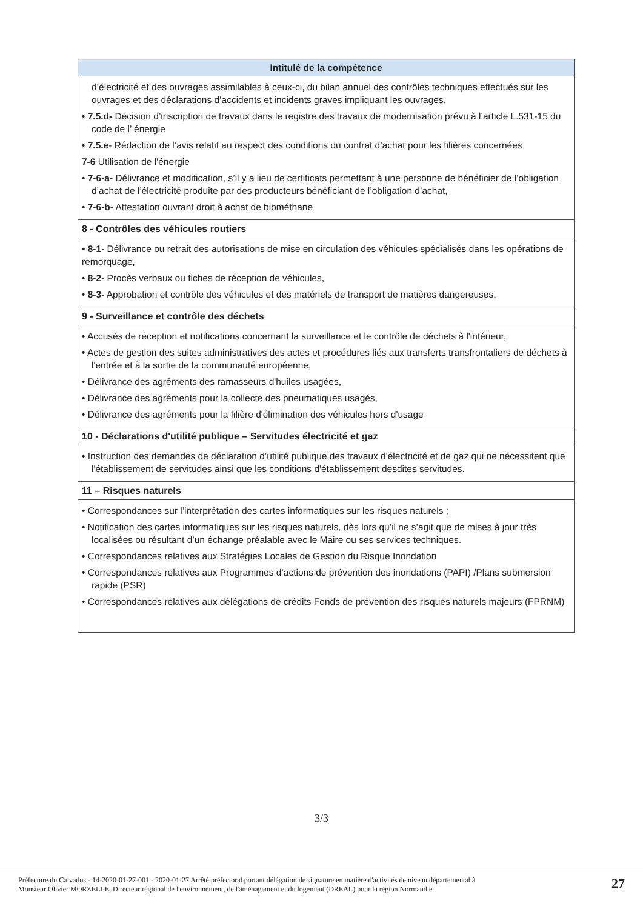| Intitulé de la compétence |
| --- |
| d’électricité et des ouvrages assimilables à ceux-ci, du bilan annuel des contrôles techniques effectués sur les ouvrages et des déclarations d’accidents et incidents graves impliquant les ouvrages, • 7.5.d- Décision d’inscription de travaux dans le registre des travaux de modernisation prévu à l’article L.531-15 du code de l’ énergie • 7.5.e - Rédaction de l’avis relatif au respect des conditions du contrat d’achat pour les filières concernées 7-6 Utilisation de l'énergie • 7-6-a- Délivrance et modification, s’il y a lieu de certificats permettant à une personne de bénéficier de l’obligation d’achat de l’électricité produite par des producteurs bénéficiant de l’obligation d’achat, • 7-6-b- Attestation ouvrant droit à achat de biométhane |
| 8 - Contrôles des véhicules routiers |
| • 8-1- Délivrance ou retrait des autorisations de mise en circulation des véhicules spécialisés dans les opérations de remorquage, • 8-2- Procès verbaux ou fiches de réception de véhicules, • 8-3- Approbation et contrôle des véhicules et des matériels de transport de matières dangereuses. |
| 9 - Surveillance et contrôle des déchets |
| • Accusés de réception et notifications concernant la surveillance et le contrôle de déchets à l'intérieur, • Actes de gestion des suites administratives des actes et procédures liés aux transferts transfrontaliers de déchets à l'entrée et à la sortie de la communauté européenne, • Délivrance des agréments des ramasseurs d'huiles usagées, • Délivrance des agréments pour la collecte des pneumatiques usagés, • Délivrance des agréments pour la filière d'élimination des véhicules hors d'usage |
| 10 - Déclarations d'utilité publique – Servitudes électricité et gaz |
| • Instruction des demandes de déclaration d’utilité publique des travaux d'électricité et de gaz qui ne nécessitent que l'établissement de servitudes ainsi que les conditions d'établissement desdites servitudes. |
| 11 – Risques naturels |
| • Correspondances sur l’interprétation des cartes informatiques sur les risques naturels ; • Notification des cartes informatiques sur les risques naturels, dès lors qu’il ne s’agit que de mises à jour très localisées ou résultant d’un échange préalable avec le Maire ou ses services techniques. • Correspondances relatives aux Stratégies Locales de Gestion du Risque Inondation • Correspondances relatives aux Programmes d’actions de prévention des inondations (PAPI) /Plans submersion rapide (PSR) • Correspondances relatives aux délégations de crédits Fonds de prévention des risques naturels majeurs (FPRNM) |
3/3
Préfecture du Calvados - 14-2020-01-27-001 - 2020-01-27 Arrêté préfectoral portant délégation de signature en matière d'activités de niveau départemental à
Monsieur Olivier MORZELLE, Directeur régional de l'environnement, de l'aménagement et du logement (DREAL) pour la région Normandie 27